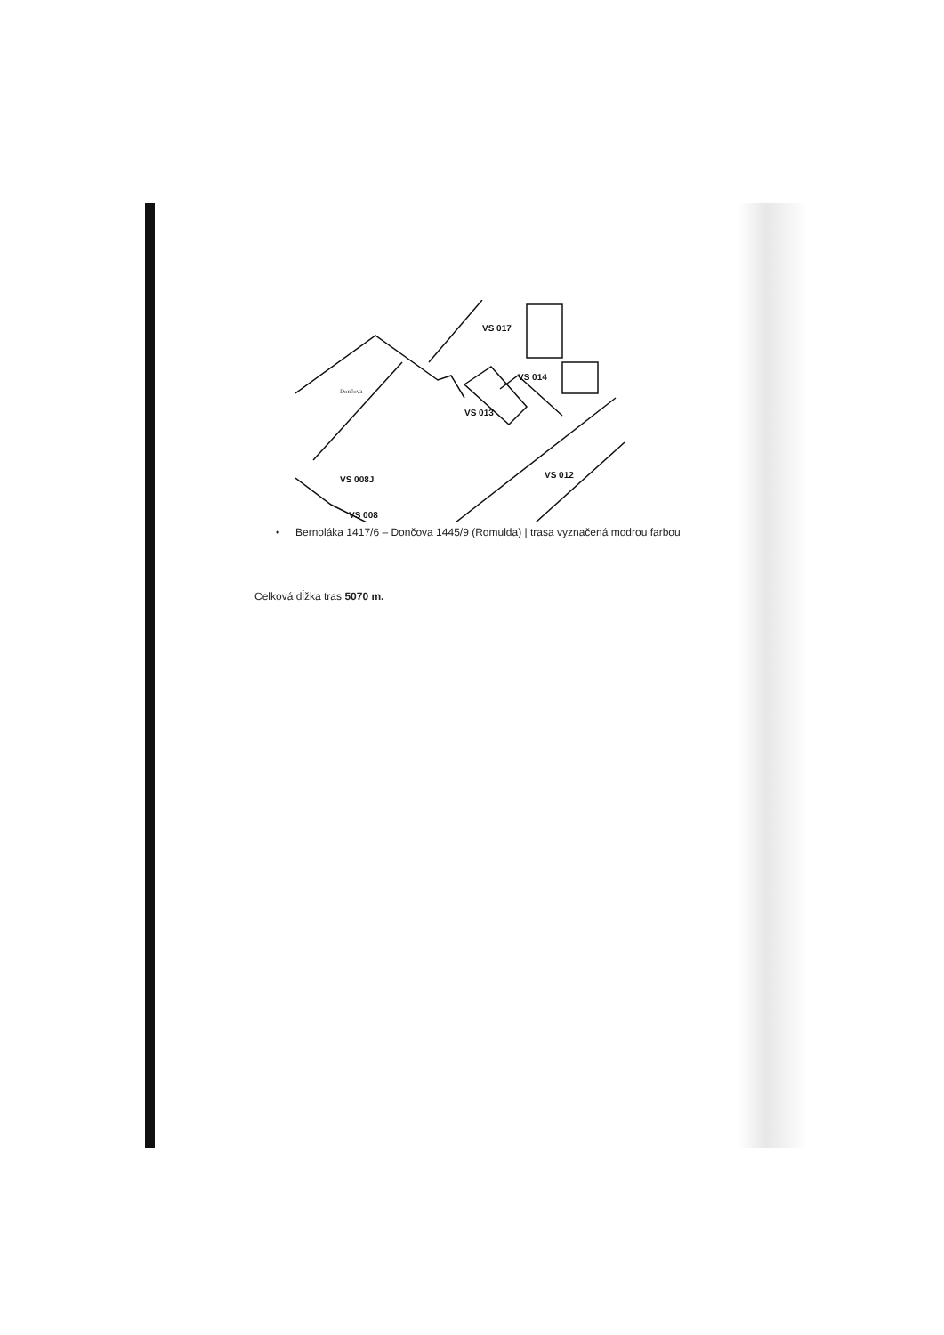VS 017
VS 014
VS 013
VS 008J
VS 012
VS 008
Dončova
• Bernoláka 1417/6 – Dončova 1445/9 (Romulda) | trasa vyznačená modrou farbou
Celková dĺžka tras 5070 m.